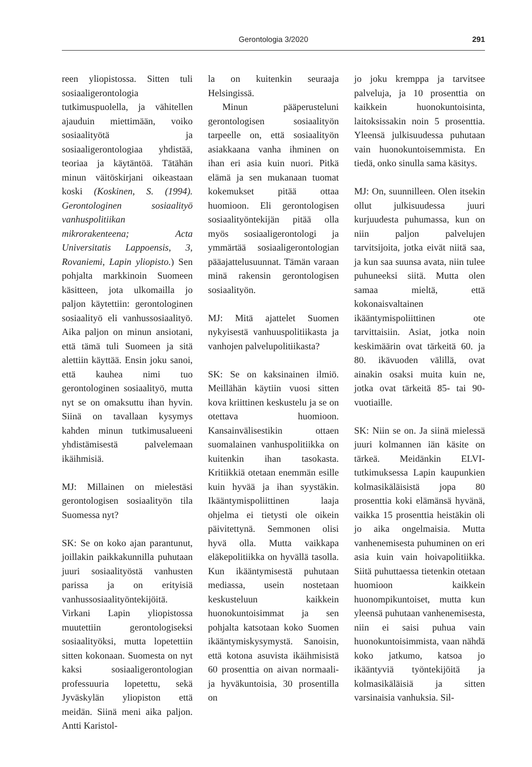Gerontologia 3/2020 291
reen yliopistossa. Sitten tuli sosiaaligerontologia tutkimuspuolella, ja vähitellen ajauduin miettimään, voiko sosiaalityötä ja sosiaaligerontologiaa yhdistää, teoriaa ja käytäntöä. Tätähän minun väitöskirjani oikeastaan koski (Koskinen, S. (1994). Gerontologinen sosiaalityö vanhuspolitiikan mikrorakenteena; Acta Universitatis Lappoensis, 3, Rovaniemi, Lapin yliopisto.) Sen pohjalta markkinoin Suomeen käsitteen, jota ulkomailla jo paljon käytettiin: gerontologinen sosiaalityö eli vanhussosiaalityö. Aika paljon on minun ansiotani, että tämä tuli Suomeen ja sitä alettiin käyttää. Ensin joku sanoi, että kauhea nimi tuo gerontologinen sosiaalityö, mutta nyt se on omaksuttu ihan hyvin. Siinä on tavallaan kysymys kahden minun tutkimusalueeni yhdistämisestä palvelemaan ikäihmisiä.
MJ: Millainen on mielestäsi gerontologisen sosiaalityön tila Suomessa nyt?
SK: Se on koko ajan parantunut, joillakin paikkakunnilla puhutaan juuri sosiaalityöstä vanhusten parissa ja on erityisiä vanhussosiaalityöntekijöitä. Virkani Lapin yliopistossa muutettiin gerontologiseksi sosiaalityöksi, mutta lopetettiin sitten kokonaan. Suomesta on nyt kaksi sosiaaligerontologian professuuria lopetettu, sekä Jyväskylän yliopiston että meidän. Siinä meni aika paljon. Antti Karistol-
la on kuitenkin seuraaja Helsingissä.
Minun pääperusteluni gerontologisen sosiaalityön tarpeelle on, että sosiaalityön asiakkaana vanha ihminen on ihan eri asia kuin nuori. Pitkä elämä ja sen mukanaan tuomat kokemukset pitää ottaa huomioon. Eli gerontologisen sosiaalityöntekijän pitää olla myös sosiaaligerontologi ja ymmärtää sosiaaligerontologian pääajattelusuunnat. Tämän varaan minä rakensin gerontologisen sosiaalityön.
MJ: Mitä ajattelet Suomen nykyisestä vanhuuspolitiikasta ja vanhojen palvelupolitiikasta?
SK: Se on kaksinainen ilmiö. Meillähän käytiin vuosi sitten kova kriittinen keskustelu ja se on otettava huomioon. Kansainvälisestikin ottaen suomalainen vanhuspolitiikka on kuitenkin ihan tasokasta. Kritiikkiä otetaan enemmän esille kuin hyvää ja ihan syystäkin. Ikääntymispoliittinen laaja ohjelma ei tietysti ole oikein päivitettynä. Semmonen olisi hyvä olla. Mutta vaikkapa eläkepolitiikka on hyvällä tasolla. Kun ikääntymisestä puhutaan mediassa, usein nostetaan keskusteluun kaikkein huonokuntoisimmat ja sen pohjalta katsotaan koko Suomen ikääntymiskysymystä. Sanoisin, että kotona asuvista ikäihmisistä 60 prosenttia on aivan normaali- ja hyväkuntoisia, 30 prosentilla on
jo joku kremppa ja tarvitsee palveluja, ja 10 prosenttia on kaikkein huonokuntoisinta, laitoksissakin noin 5 prosenttia. Yleensä julkisuudessa puhutaan vain huonokuntoisemmista. En tiedä, onko sinulla sama käsitys.
MJ: On, suunnilleen. Olen itsekin ollut julkisuudessa juuri kurjuudesta puhumassa, kun on niin paljon palvelujen tarvitsijoita, jotka eivät niitä saa, ja kun saa suunsa avata, niin tulee puhuneeksi siitä. Mutta olen samaa mieltä, että kokonaisvaltainen ikääntymispoliittinen ote tarvittaisiin. Asiat, jotka noin keskimäärin ovat tärkeitä 60. ja 80. ikävuoden välillä, ovat ainakin osaksi muita kuin ne, jotka ovat tärkeitä 85- tai 90-vuotiaille.
SK: Niin se on. Ja siinä mielessä juuri kolmannen iän käsite on tärkeä. Meidänkin ELVI-tutkimuksessa Lapin kaupunkien kolmasikäläisistä jopa 80 prosenttia koki elämänsä hyvänä, vaikka 15 prosenttia heistäkin oli jo aika ongelmaisia. Mutta vanhenemisesta puhuminen on eri asia kuin vain hoivapolitiikka. Siitä puhuttaessa tietenkin otetaan huomioon kaikkein huonompikuntoiset, mutta kun yleensä puhutaan vanhenemisesta, niin ei saisi puhua vain huonokuntoisimmista, vaan nähdä koko jatkumo, katsoa jo ikääntyviä työntekijöitä ja kolmasikäläisiä ja sitten varsinaisia vanhuksia. Sil-